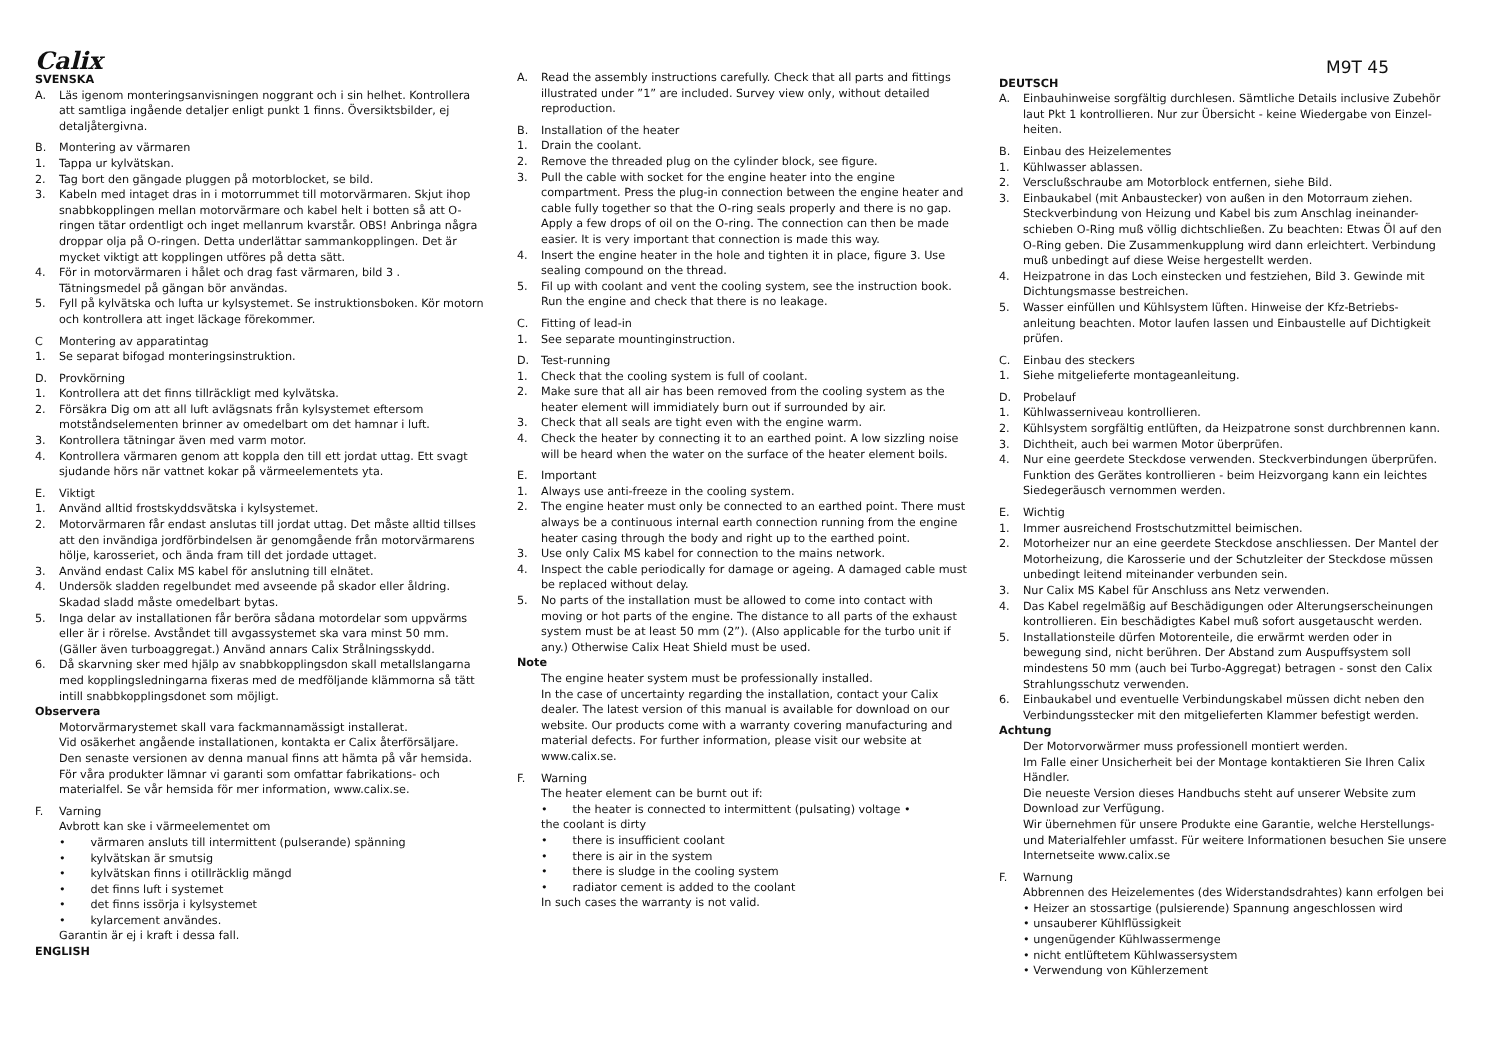Calix
SVENSKA
A. Läs igenom monteringsanvisningen noggrant och i sin helhet. Kontrollera att samtliga ingående detaljer enligt punkt 1 finns. Översiktsbilder, ej detaljåtergivna.
B. Montering av värmaren
1. Tappa ur kylvätskan.
2. Tag bort den gängade pluggen på motorblocket, se bild.
3. Kabeln med intaget dras in i motorrummet till motorvärmaren. Skjut ihop snabbkopplingen mellan motorvärmare och kabel helt i botten så att O-ringen tätar ordentligt och inget mellanrum kvarstår. OBS! Anbringa några droppar olja på O-ringen. Detta underlättar sammankopplingen. Det är mycket viktigt att kopplingen utföres på detta sätt.
4. För in motorvärmaren i hålet och drag fast värmaren, bild 3 . Tätningsmedel på gängan bör användas.
5. Fyll på kylvätska och lufta ur kylsystemet. Se instruktionsboken. Kör motorn och kontrollera att inget läckage förekommer.
C Montering av apparatintag
1. Se separat bifogad monteringsinstruktion.
D. Provkörning
1. Kontrollera att det finns tillräckligt med kylvätska.
2. Försäkra Dig om att all luft avlägsnats från kylsystemet eftersom motståndselementen brinner av omedelbart om det hamnar i luft.
3. Kontrollera tätningar även med varm motor.
4. Kontrollera värmaren genom att koppla den till ett jordat uttag. Ett svagt sjudande hörs när vattnet kokar på värmeelementets yta.
E. Viktigt
1. Använd alltid frostskyddsvätska i kylsystemet.
2. Motorvärmaren får endast anslutas till jordat uttag. Det måste alltid tillses att den invändiga jordförbindelsen är genomgående från motorvärmarens hölje, karosseriet, och ända fram till det jordade uttaget.
3. Använd endast Calix MS kabel för anslutning till elnätet.
4. Undersök sladden regelbundet med avseende på skador eller åldring. Skadad sladd måste omedelbart bytas.
5. Inga delar av installationen får beröra sådana motordelar som uppvärms eller är i rörelse. Avståndet till avgassystemet ska vara minst 50 mm. (Gäller även turboaggregat.) Använd annars Calix Strålningsskydd.
6. Då skarvning sker med hjälp av snabbkopplingsdon skall metallslangarna med kopplingsledningarna fixeras med de medföljande klämmorna så tätt intill snabbkopplingsdonet som möjligt.
Observera
Motorvärmarystemet skall vara fackmannamässigt installerat.
Vid osäkerhet angående installationen, kontakta er Calix återförsäljare.
Den senaste versionen av denna manual finns att hämta på vår hemsida.
För våra produkter lämnar vi garanti som omfattar fabrikations- och materialfel. Se vår hemsida för mer information, www.calix.se.
F. Varning
Avbrott kan ske i värmeelementet om
• värmaren ansluts till intermittent (pulserande) spänning
• kylvätskan är smutsig
• kylvätskan finns i otillräcklig mängd
• det finns luft i systemet
• det finns issörja i kylsystemet
• kylarcement användes.
Garantin är ej i kraft i dessa fall.
ENGLISH
A. Read the assembly instructions carefully. Check that all parts and fittings illustrated under ”1” are included. Survey view only, without detailed reproduction.
B. Installation of the heater
1. Drain the coolant.
2. Remove the threaded plug on the cylinder block, see figure.
3. Pull the cable with socket for the engine heater into the engine compartment. Press the plug-in connection between the engine heater and cable fully together so that the O-ring seals properly and there is no gap. Apply a few drops of oil on the O-ring. The connection can then be made easier. It is very important that connection is made this way.
4. Insert the engine heater in the hole and tighten it in place, figure 3. Use sealing compound on the thread.
5. Fil up with coolant and vent the cooling system, see the instruction book. Run the engine and check that there is no leakage.
C. Fitting of lead-in
1. See separate mountinginstruction.
D. Test-running
1. Check that the cooling system is full of coolant.
2. Make sure that all air has been removed from the cooling system as the heater element will immidiately burn out if surrounded by air.
3. Check that all seals are tight even with the engine warm.
4. Check the heater by connecting it to an earthed point. A low sizzling noise will be heard when the water on the surface of the heater element boils.
E. Important
1. Always use anti-freeze in the cooling system.
2. The engine heater must only be connected to an earthed point. There must always be a continuous internal earth connection running from the engine heater casing through the body and right up to the earthed point.
3. Use only Calix MS kabel for connection to the mains network.
4. Inspect the cable periodically for damage or ageing. A damaged cable must be replaced without delay.
5. No parts of the installation must be allowed to come into contact with moving or hot parts of the engine. The distance to all parts of the exhaust system must be at least 50 mm (2”). (Also applicable for the turbo unit if any.) Otherwise Calix Heat Shield must be used.
Note
The engine heater system must be professionally installed.
In the case of uncertainty regarding the installation, contact your Calix dealer. The latest version of this manual is available for download on our website. Our products come with a warranty covering manufacturing and material defects. For further information, please visit our website at www.calix.se.
F. Warning
The heater element can be burnt out if:
• the heater is connected to intermittent (pulsating) voltage •
the coolant is dirty
• there is insufficient coolant
• there is air in the system
• there is sludge in the cooling system
• radiator cement is added to the coolant
In such cases the warranty is not valid.
M9T 45
DEUTSCH
A. Einbauhinweise sorgfältig durchlesen. Sämtliche Details inclusive Zubehör laut Pkt 1 kontrollieren. Nur zur Übersicht - keine Wiedergabe von Einzel-heiten.
B. Einbau des Heizelementes
1. Kühlwasser ablassen.
2. Versclußschraube am Motorblock entfernen, siehe Bild.
3. Einbaukabel (mit Anbaustecker) von außen in den Motorraum ziehen. Steckverbindung von Heizung und Kabel bis zum Anschlag ineinander-schieben O-Ring muß völlig dichtschließen. Zu beachten: Etwas Öl auf den O-Ring geben. Die Zusammenkupplung wird dann erleichtert. Verbindung muß unbedingt auf diese Weise hergestellt werden.
4. Heizpatrone in das Loch einstecken und festziehen, Bild 3. Gewinde mit Dichtungsmasse bestreichen.
5. Wasser einfüllen und Kühlsystem lüften. Hinweise der Kfz-Betriebs-anleitung beachten. Motor laufen lassen und Einbaustelle auf Dichtigkeit prüfen.
C. Einbau des steckers
1. Siehe mitgelieferte montageanleitung.
D. Probelauf
1. Kühlwasserniveau kontrollieren.
2. Kühlsystem sorgfältig entlüften, da Heizpatrone sonst durchbrennen kann.
3. Dichtheit, auch bei warmen Motor überprüfen.
4. Nur eine geerdete Steckdose verwenden. Steckverbindungen überprüfen. Funktion des Gerätes kontrollieren - beim Heizvorgang kann ein leichtes Siedegeräusch vernommen werden.
E. Wichtig
1. Immer ausreichend Frostschutzmittel beimischen.
2. Motorheizer nur an eine geerdete Steckdose anschliessen. Der Mantel der Motorheizung, die Karosserie und der Schutzleiter der Steckdose müssen unbedingt leitend miteinander verbunden sein.
3. Nur Calix MS Kabel für Anschluss ans Netz verwenden.
4. Das Kabel regelmäßig auf Beschädigungen oder Alterungserscheinungen kontrollieren. Ein beschädigtes Kabel muß sofort ausgetauscht werden.
5. Installationsteile dürfen Motorenteile, die erwärmt werden oder in bewegung sind, nicht berühren. Der Abstand zum Auspuffsystem soll mindestens 50 mm (auch bei Turbo-Aggregat) betragen - sonst den Calix Strahlungsschutz verwenden.
6. Einbaukabel und eventuelle Verbindungskabel müssen dicht neben den Verbindungsstecker mit den mitgelieferten Klammer befestigt werden.
Achtung
Der Motorvorwärmer muss professionell montiert werden.
Im Falle einer Unsicherheit bei der Montage kontaktieren Sie Ihren Calix Händler.
Die neueste Version dieses Handbuchs steht auf unserer Website zum Download zur Verfügung.
Wir übernehmen für unsere Produkte eine Garantie, welche Herstellungs- und Materialfehler umfasst. Für weitere Informationen besuchen Sie unsere Internetseite www.calix.se
F. Warnung
Abbrennen des Heizelementes (des Widerstandsdrahtes) kann erfolgen bei
• Heizer an stossartige (pulsierende) Spannung angeschlossen wird
• unsauberer Kühlflüssigkeit
• ungenügender Kühlwassermenge
• nicht entlüftetem Kühlwassersystem
• Verwendung von Kühlerzement